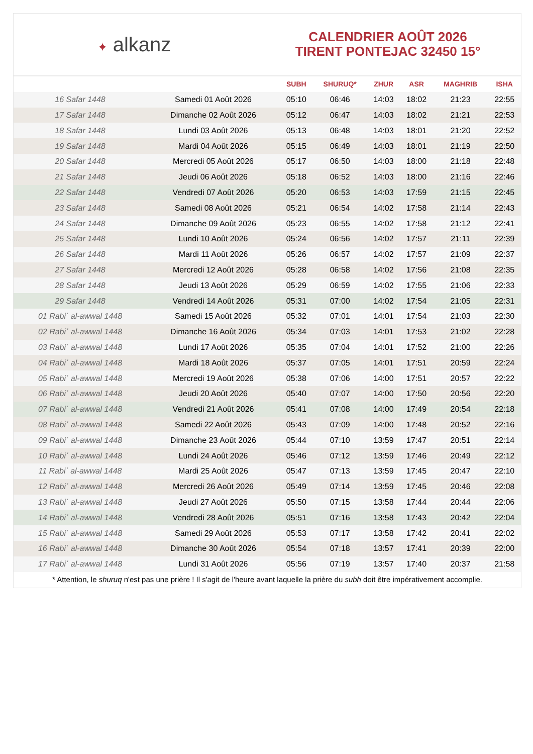✦ alkanz
CALENDRIER AOÛT 2026
TIRENT PONTEJAC 32450 15°
| | | SUBH | SHURUQ* | ZHUR | ASR | MAGHRIB | ISHA |
| --- | --- | --- | --- | --- | --- | --- | --- |
| 16 Safar 1448 | Samedi 01 Août 2026 | 05:10 | 06:46 | 14:03 | 18:02 | 21:23 | 22:55 |
| 17 Safar 1448 | Dimanche 02 Août 2026 | 05:12 | 06:47 | 14:03 | 18:02 | 21:21 | 22:53 |
| 18 Safar 1448 | Lundi 03 Août 2026 | 05:13 | 06:48 | 14:03 | 18:01 | 21:20 | 22:52 |
| 19 Safar 1448 | Mardi 04 Août 2026 | 05:15 | 06:49 | 14:03 | 18:01 | 21:19 | 22:50 |
| 20 Safar 1448 | Mercredi 05 Août 2026 | 05:17 | 06:50 | 14:03 | 18:00 | 21:18 | 22:48 |
| 21 Safar 1448 | Jeudi 06 Août 2026 | 05:18 | 06:52 | 14:03 | 18:00 | 21:16 | 22:46 |
| 22 Safar 1448 | Vendredi 07 Août 2026 | 05:20 | 06:53 | 14:03 | 17:59 | 21:15 | 22:45 |
| 23 Safar 1448 | Samedi 08 Août 2026 | 05:21 | 06:54 | 14:02 | 17:58 | 21:14 | 22:43 |
| 24 Safar 1448 | Dimanche 09 Août 2026 | 05:23 | 06:55 | 14:02 | 17:58 | 21:12 | 22:41 |
| 25 Safar 1448 | Lundi 10 Août 2026 | 05:24 | 06:56 | 14:02 | 17:57 | 21:11 | 22:39 |
| 26 Safar 1448 | Mardi 11 Août 2026 | 05:26 | 06:57 | 14:02 | 17:57 | 21:09 | 22:37 |
| 27 Safar 1448 | Mercredi 12 Août 2026 | 05:28 | 06:58 | 14:02 | 17:56 | 21:08 | 22:35 |
| 28 Safar 1448 | Jeudi 13 Août 2026 | 05:29 | 06:59 | 14:02 | 17:55 | 21:06 | 22:33 |
| 29 Safar 1448 | Vendredi 14 Août 2026 | 05:31 | 07:00 | 14:02 | 17:54 | 21:05 | 22:31 |
| 01 Rabiʿ al-awwal 1448 | Samedi 15 Août 2026 | 05:32 | 07:01 | 14:01 | 17:54 | 21:03 | 22:30 |
| 02 Rabiʿ al-awwal 1448 | Dimanche 16 Août 2026 | 05:34 | 07:03 | 14:01 | 17:53 | 21:02 | 22:28 |
| 03 Rabiʿ al-awwal 1448 | Lundi 17 Août 2026 | 05:35 | 07:04 | 14:01 | 17:52 | 21:00 | 22:26 |
| 04 Rabiʿ al-awwal 1448 | Mardi 18 Août 2026 | 05:37 | 07:05 | 14:01 | 17:51 | 20:59 | 22:24 |
| 05 Rabiʿ al-awwal 1448 | Mercredi 19 Août 2026 | 05:38 | 07:06 | 14:00 | 17:51 | 20:57 | 22:22 |
| 06 Rabiʿ al-awwal 1448 | Jeudi 20 Août 2026 | 05:40 | 07:07 | 14:00 | 17:50 | 20:56 | 22:20 |
| 07 Rabiʿ al-awwal 1448 | Vendredi 21 Août 2026 | 05:41 | 07:08 | 14:00 | 17:49 | 20:54 | 22:18 |
| 08 Rabiʿ al-awwal 1448 | Samedi 22 Août 2026 | 05:43 | 07:09 | 14:00 | 17:48 | 20:52 | 22:16 |
| 09 Rabiʿ al-awwal 1448 | Dimanche 23 Août 2026 | 05:44 | 07:10 | 13:59 | 17:47 | 20:51 | 22:14 |
| 10 Rabiʿ al-awwal 1448 | Lundi 24 Août 2026 | 05:46 | 07:12 | 13:59 | 17:46 | 20:49 | 22:12 |
| 11 Rabiʿ al-awwal 1448 | Mardi 25 Août 2026 | 05:47 | 07:13 | 13:59 | 17:45 | 20:47 | 22:10 |
| 12 Rabiʿ al-awwal 1448 | Mercredi 26 Août 2026 | 05:49 | 07:14 | 13:59 | 17:45 | 20:46 | 22:08 |
| 13 Rabiʿ al-awwal 1448 | Jeudi 27 Août 2026 | 05:50 | 07:15 | 13:58 | 17:44 | 20:44 | 22:06 |
| 14 Rabiʿ al-awwal 1448 | Vendredi 28 Août 2026 | 05:51 | 07:16 | 13:58 | 17:43 | 20:42 | 22:04 |
| 15 Rabiʿ al-awwal 1448 | Samedi 29 Août 2026 | 05:53 | 07:17 | 13:58 | 17:42 | 20:41 | 22:02 |
| 16 Rabiʿ al-awwal 1448 | Dimanche 30 Août 2026 | 05:54 | 07:18 | 13:57 | 17:41 | 20:39 | 22:00 |
| 17 Rabiʿ al-awwal 1448 | Lundi 31 Août 2026 | 05:56 | 07:19 | 13:57 | 17:40 | 20:37 | 21:58 |
* Attention, le shuruq n'est pas une prière ! Il s'agit de l'heure avant laquelle la prière du subh doit être impérativement accomplie.